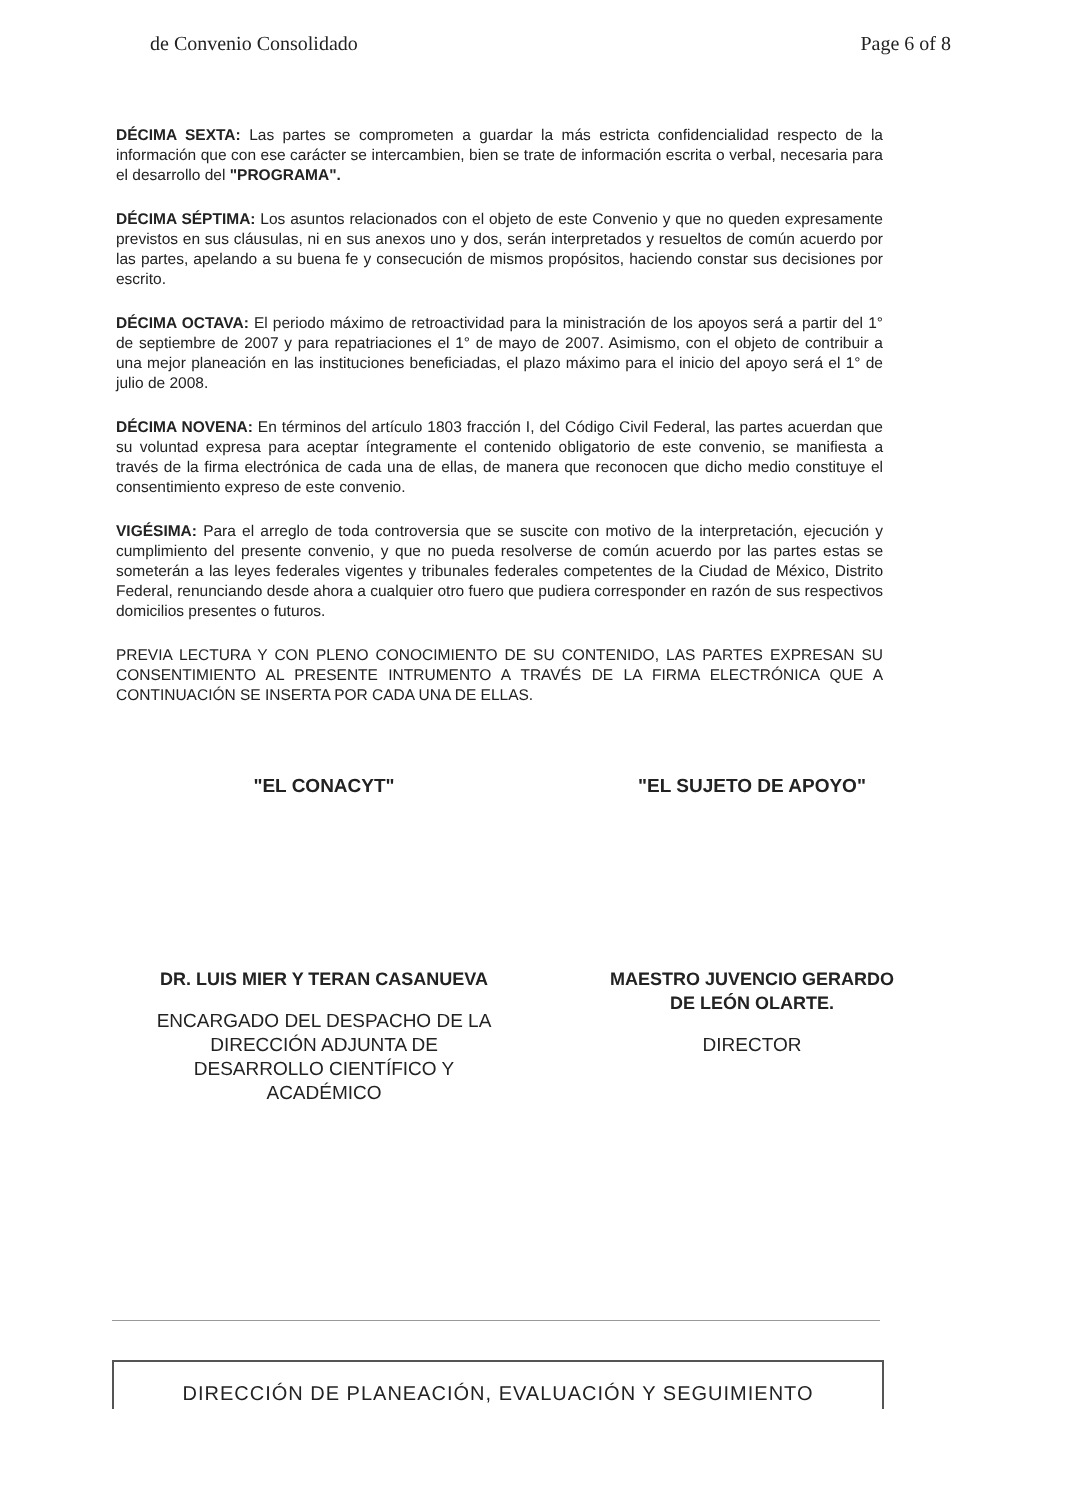de Convenio Consolidado Page 6 of 8
DÉCIMA SEXTA: Las partes se comprometen a guardar la más estricta confidencialidad respecto de la información que con ese carácter se intercambien, bien se trate de información escrita o verbal, necesaria para el desarrollo del "PROGRAMA".
DÉCIMA SÉPTIMA: Los asuntos relacionados con el objeto de este Convenio y que no queden expresamente previstos en sus cláusulas, ni en sus anexos uno y dos, serán interpretados y resueltos de común acuerdo por las partes, apelando a su buena fe y consecución de mismos propósitos, haciendo constar sus decisiones por escrito.
DÉCIMA OCTAVA: El periodo máximo de retroactividad para la ministración de los apoyos será a partir del 1° de septiembre de 2007 y para repatriaciones el 1° de mayo de 2007. Asimismo, con el objeto de contribuir a una mejor planeación en las instituciones beneficiadas, el plazo máximo para el inicio del apoyo será el 1° de julio de 2008.
DÉCIMA NOVENA: En términos del artículo 1803 fracción I, del Código Civil Federal, las partes acuerdan que su voluntad expresa para aceptar íntegramente el contenido obligatorio de este convenio, se manifiesta a través de la firma electrónica de cada una de ellas, de manera que reconocen que dicho medio constituye el consentimiento expreso de este convenio.
VIGÉSIMA: Para el arreglo de toda controversia que se suscite con motivo de la interpretación, ejecución y cumplimiento del presente convenio, y que no pueda resolverse de común acuerdo por las partes estas se someterán a las leyes federales vigentes y tribunales federales competentes de la Ciudad de México, Distrito Federal, renunciando desde ahora a cualquier otro fuero que pudiera corresponder en razón de sus respectivos domicilios presentes o futuros.
PREVIA LECTURA Y CON PLENO CONOCIMIENTO DE SU CONTENIDO, LAS PARTES EXPRESAN SU CONSENTIMIENTO AL PRESENTE INTRUMENTO A TRAVÉS DE LA FIRMA ELECTRÓNICA QUE A CONTINUACIÓN SE INSERTA POR CADA UNA DE ELLAS.
"EL CONACYT"
DR. LUIS MIER Y TERAN CASANUEVA
ENCARGADO DEL DESPACHO DE LA
DIRECCIÓN ADJUNTA DE
DESARROLLO CIENTÍFICO Y
ACADÉMICO
"EL SUJETO DE APOYO"
MAESTRO JUVENCIO GERARDO
DE LEÓN OLARTE.
DIRECTOR
DIRECCIÓN DE PLANEACIÓN, EVALUACIÓN Y SEGUIMIENTO